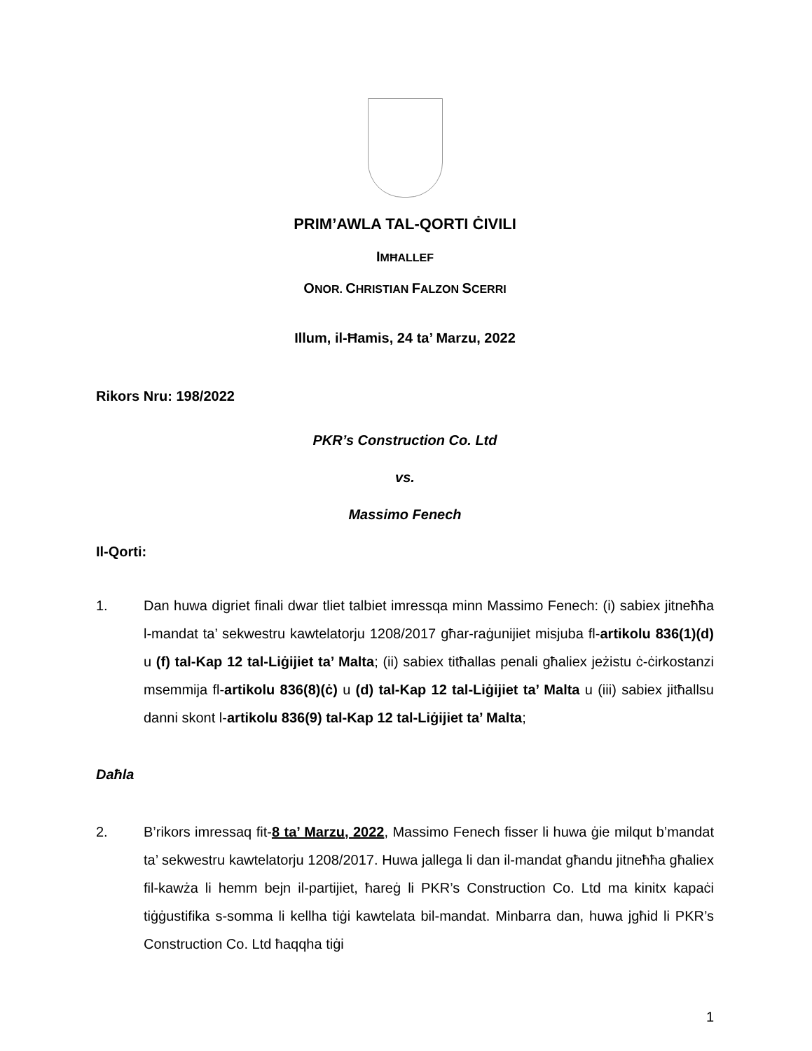PRIM’AWLA TAL-QORTI ĊIVILI
IMĦALLEF
ONOR. CHRISTIAN FALZON SCERRI
Illum, il-Ħamis, 24 ta’ Marzu, 2022
Rikors Nru: 198/2022
PKR’s Construction Co. Ltd
vs.
Massimo Fenech
Il-Qorti:
1. Dan huwa digriet finali dwar tliet talbiet imressqa minn Massimo Fenech: (i) sabiex jitneħħa l-mandat ta’ sekwestru kawtelatorju 1208/2017 għar-raġunijiet misjuba fl-artikolu 836(1)(d) u (f) tal-Kap 12 tal-Liġijiet ta’ Malta; (ii) sabiex titħallas penali għaliex jeżistu ċ-ċirkostanzi msemmija fl-artikolu 836(8)(ċ) u (d) tal-Kap 12 tal-Liġijiet ta’ Malta u (iii) sabiex jitħallsu danni skont l-artikolu 836(9) tal-Kap 12 tal-Liġijiet ta’ Malta;
Daħla
2. B’rikors imressaq fit-8 ta’ Marzu, 2022, Massimo Fenech fisser li huwa ġie milqut b’mandat ta’ sekwestru kawtelatorju 1208/2017. Huwa jallega li dan il-mandat għandu jitneħħa għaliex fil-kawża li hemm bejn il-partijiet, ħareġ li PKR’s Construction Co. Ltd ma kinitx kapaċi tiġġustifika s-somma li kellha tiġi kawtelata bil-mandat. Minbarra dan, huwa jgħid li PKR’s Construction Co. Ltd ħaqqha tiġi
1